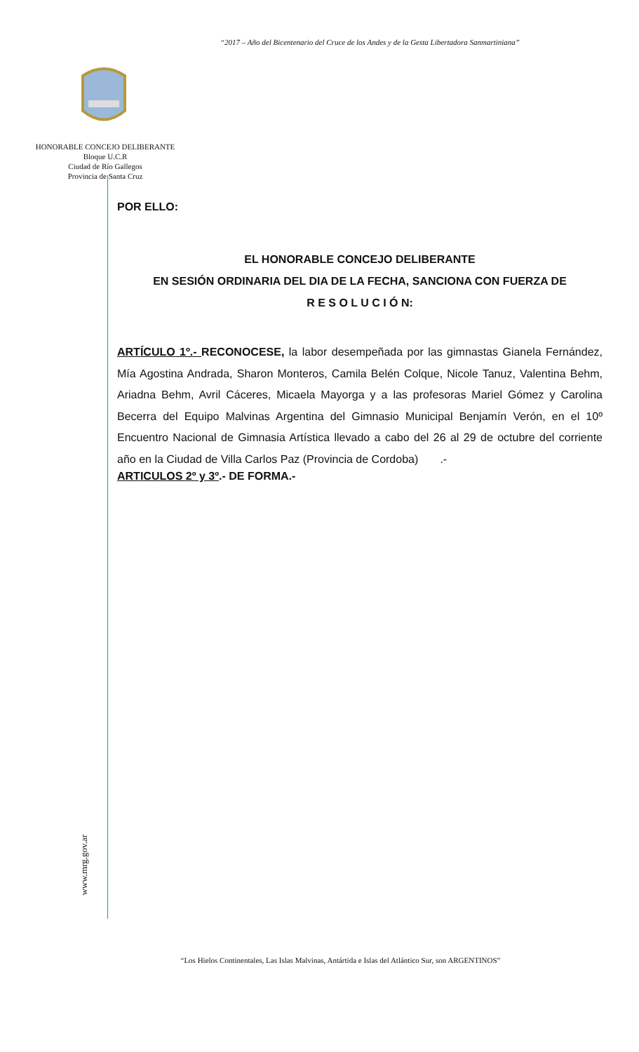“2017 – Año del Bicentenario del Cruce de los Andes y de la Gesta Libertadora Sanmartiniana”
HONORABLE CONCEJO DELIBERANTE
Bloque U.C.R
Ciudad de Río Gallegos
Provincia de Santa Cruz
POR ELLO:
EL HONORABLE CONCEJO DELIBERANTE
EN SESIÓN ORDINARIA DEL DIA DE LA FECHA, SANCIONA CON FUERZA DE
R E S O L U C I Ó N:
ARTÍCULO 1º.- RECONOCESE, la labor desempeñada por las gimnastas Gianela Fernández, Mía Agostina Andrada, Sharon Monteros, Camila Belén Colque, Nicole Tanuz, Valentina Behm, Ariadna Behm, Avril Cáceres, Micaela Mayorga y a las profesoras Mariel Gómez y Carolina Becerra del Equipo Malvinas Argentina del Gimnasio Municipal Benjamín Verón, en el 10º Encuentro Nacional de Gimnasia Artística llevado a cabo del 26 al 29 de octubre del corriente año en la Ciudad de Villa Carlos Paz (Provincia de Cordoba) .-
ARTICULOS 2º y 3º.- DE FORMA.-
www.mrg.gov.ar
“Los Hielos Continentales, Las Islas Malvinas, Antártida e Islas del Atlántico Sur, son ARGENTINOS”